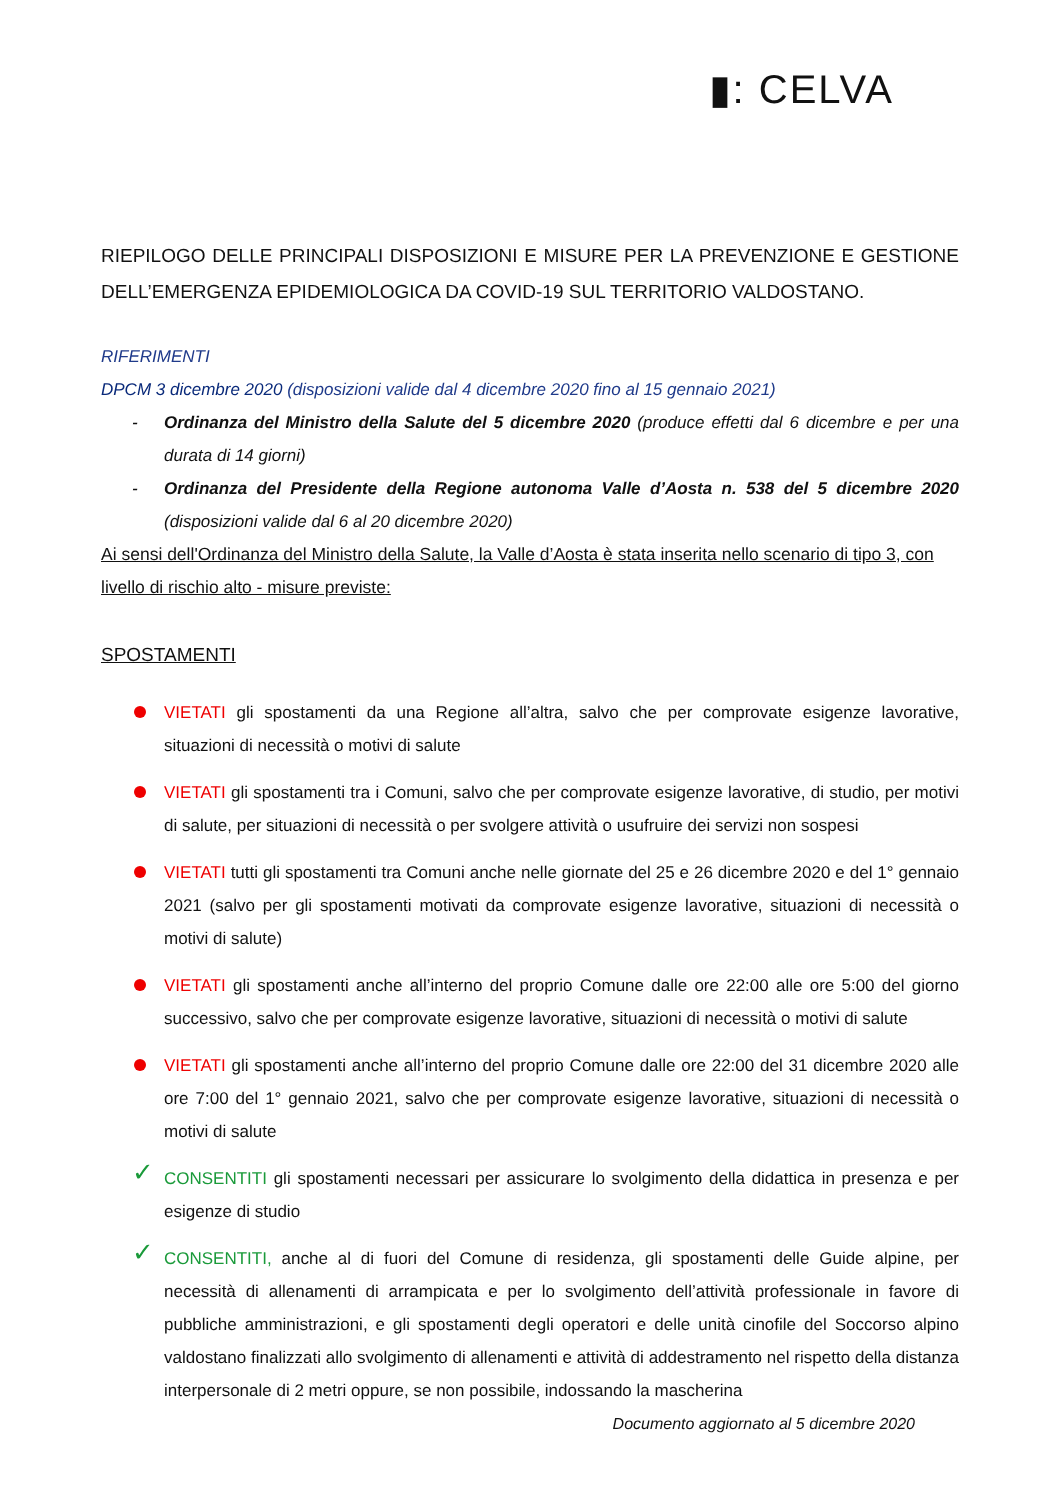▮: CELVA
RIEPILOGO DELLE PRINCIPALI DISPOSIZIONI E MISURE PER LA PREVENZIONE E GESTIONE DELL’EMERGENZA EPIDEMIOLOGICA DA COVID-19 SUL TERRITORIO VALDOSTANO.
RIFERIMENTI
DPCM 3 dicembre 2020 (disposizioni valide dal 4 dicembre 2020 fino al 15 gennaio 2021)
- Ordinanza del Ministro della Salute del 5 dicembre 2020 (produce effetti dal 6 dicembre e per una durata di 14 giorni)
- Ordinanza del Presidente della Regione autonoma Valle d’Aosta n. 538 del 5 dicembre 2020 (disposizioni valide dal 6 al 20 dicembre 2020)
Ai sensi dell'Ordinanza del Ministro della Salute, la Valle d’Aosta è stata inserita nello scenario di tipo 3, con livello di rischio alto - misure previste:
SPOSTAMENTI
VIETATI gli spostamenti da una Regione all’altra, salvo che per comprovate esigenze lavorative, situazioni di necessità o motivi di salute
VIETATI gli spostamenti tra i Comuni, salvo che per comprovate esigenze lavorative, di studio, per motivi di salute, per situazioni di necessità o per svolgere attività o usufruire dei servizi non sospesi
VIETATI tutti gli spostamenti tra Comuni anche nelle giornate del 25 e 26 dicembre 2020 e del 1° gennaio 2021 (salvo per gli spostamenti motivati da comprovate esigenze lavorative, situazioni di necessità o motivi di salute)
VIETATI gli spostamenti anche all’interno del proprio Comune dalle ore 22:00 alle ore 5:00 del giorno successivo, salvo che per comprovate esigenze lavorative, situazioni di necessità o motivi di salute
VIETATI gli spostamenti anche all’interno del proprio Comune dalle ore 22:00 del 31 dicembre 2020 alle ore 7:00 del 1° gennaio 2021, salvo che per comprovate esigenze lavorative, situazioni di necessità o motivi di salute
✓ CONSENTITI gli spostamenti necessari per assicurare lo svolgimento della didattica in presenza e per esigenze di studio
✓ CONSENTITI, anche al di fuori del Comune di residenza, gli spostamenti delle Guide alpine, per necessità di allenamenti di arrampicata e per lo svolgimento dell’attività professionale in favore di pubbliche amministrazioni, e gli spostamenti degli operatori e delle unità cinofile del Soccorso alpino valdostano finalizzati allo svolgimento di allenamenti e attività di addestramento nel rispetto della distanza interpersonale di 2 metri oppure, se non possibile, indossando la mascherina
Documento aggiornato al 5 dicembre 2020